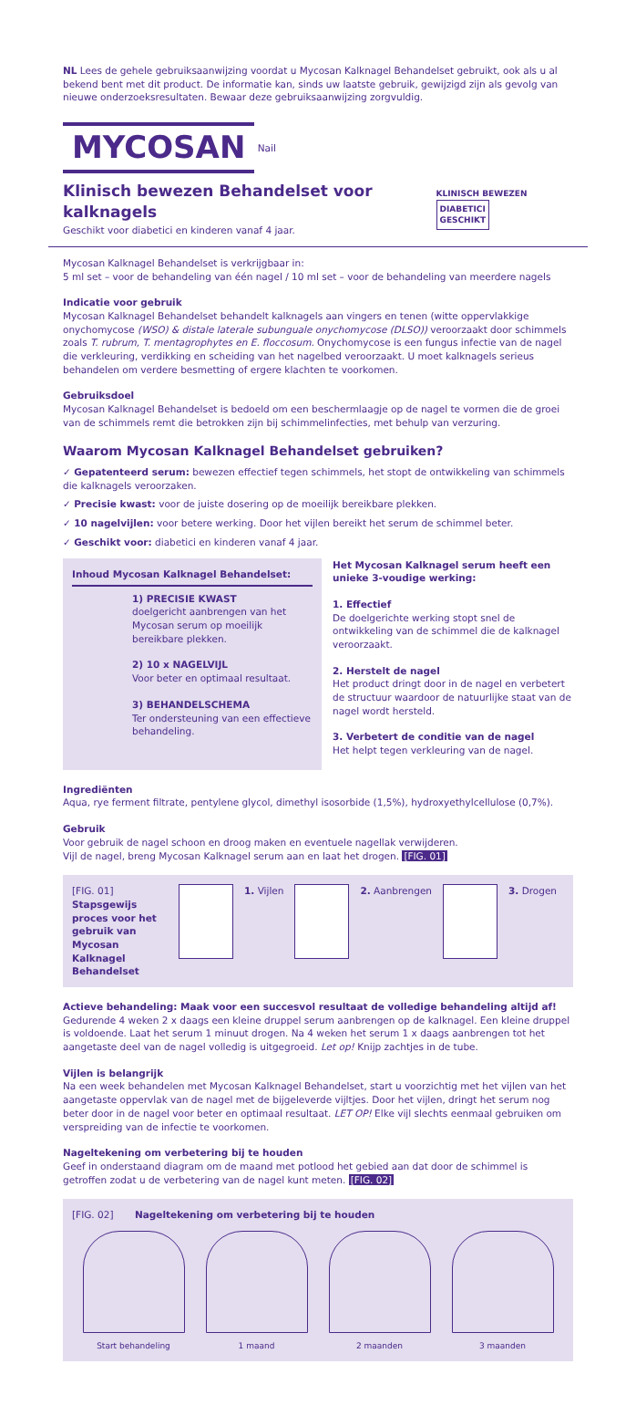NL Lees de gehele gebruiksaanwijzing voordat u Mycosan Kalknagel Behandelset gebruikt, ook als u al bekend bent met dit product. De informatie kan, sinds uw laatste gebruik, gewijzigd zijn als gevolg van nieuwe onderzoeksresultaten. Bewaar deze gebruiksaanwijzing zorgvuldig.
MYCOSAN Nail
Klinisch bewezen Behandelset voor kalknagels
Geschikt voor diabetici en kinderen vanaf 4 jaar.
KLINISCH BEWEZEN DIABETICI
GESCHIKT
Mycosan Kalknagel Behandelset is verkrijgbaar in:
5 ml set – voor de behandeling van één nagel / 10 ml set – voor de behandeling van meerdere nagels
Indicatie voor gebruik
Mycosan Kalknagel Behandelset behandelt kalknagels aan vingers en tenen (witte oppervlakkige onychomycose (WSO) & distale laterale subunguale onychomycose (DLSO)) veroorzaakt door schimmels zoals T. rubrum, T. mentagrophytes en E. floccosum. Onychomycose is een fungus infectie van de nagel die verkleuring, verdikking en scheiding van het nagelbed veroorzaakt. U moet kalknagels serieus behandelen om verdere besmetting of ergere klachten te voorkomen.
Gebruiksdoel
Mycosan Kalknagel Behandelset is bedoeld om een beschermlaagje op de nagel te vormen die de groei van de schimmels remt die betrokken zijn bij schimmelinfecties, met behulp van verzuring.
Waarom Mycosan Kalknagel Behandelset gebruiken?
✓ Gepatenteerd serum: bewezen effectief tegen schimmels, het stopt de ontwikkeling van schimmels die kalknagels veroorzaken.
✓ Precisie kwast: voor de juiste dosering op de moeilijk bereikbare plekken.
✓ 10 nagelvijlen: voor betere werking. Door het vijlen bereikt het serum de schimmel beter.
✓ Geschikt voor: diabetici en kinderen vanaf 4 jaar.
Inhoud Mycosan Kalknagel Behandelset:
1) PRECISIE KWAST
doelgericht aanbrengen van het Mycosan serum op moeilijk bereikbare plekken.
2) 10 x NAGELVIJL
Voor beter en optimaal resultaat.
3) BEHANDELSCHEMA
Ter ondersteuning van een effectieve behandeling.
Het Mycosan Kalknagel serum heeft een unieke 3-voudige werking:
1. Effectief
De doelgerichte werking stopt snel de ontwikkeling van de schimmel die de kalknagel veroorzaakt.
2. Herstelt de nagel
Het product dringt door in de nagel en verbetert de structuur waardoor de natuurlijke staat van de nagel wordt hersteld.
3. Verbetert de conditie van de nagel
Het helpt tegen verkleuring van de nagel.
Ingrediënten
Aqua, rye ferment filtrate, pentylene glycol, dimethyl isosorbide (1,5%), hydroxyethylcellulose (0,7%).
Gebruik
Voor gebruik de nagel schoon en droog maken en eventuele nagellak verwijderen.
Vijl de nagel, breng Mycosan Kalknagel serum aan en laat het drogen. [FIG. 01]
[FIG. 01]
Stapsgewijs proces voor het gebruik van Mycosan Kalknagel Behandelset
1. Vijlen 2. Aanbrengen 3. Drogen
Actieve behandeling: Maak voor een succesvol resultaat de volledige behandeling altijd af!
Gedurende 4 weken 2 x daags een kleine druppel serum aanbrengen op de kalknagel. Een kleine druppel is voldoende. Laat het serum 1 minuut drogen. Na 4 weken het serum 1 x daags aanbrengen tot het aangetaste deel van de nagel volledig is uitgegroeid. Let op! Knijp zachtjes in de tube.
Vijlen is belangrijk
Na een week behandelen met Mycosan Kalknagel Behandelset, start u voorzichtig met het vijlen van het aangetaste oppervlak van de nagel met de bijgeleverde vijltjes. Door het vijlen, dringt het serum nog beter door in de nagel voor beter en optimaal resultaat. LET OP! Elke vijl slechts eenmaal gebruiken om verspreiding van de infectie te voorkomen.
Nageltekening om verbetering bij te houden
Geef in onderstaand diagram om de maand met potlood het gebied aan dat door de schimmel is getroffen zodat u de verbetering van de nagel kunt meten. [FIG. 02]
[FIG. 02] Nageltekening om verbetering bij te houden
Start behandeling 1 maand 2 maanden 3 maanden